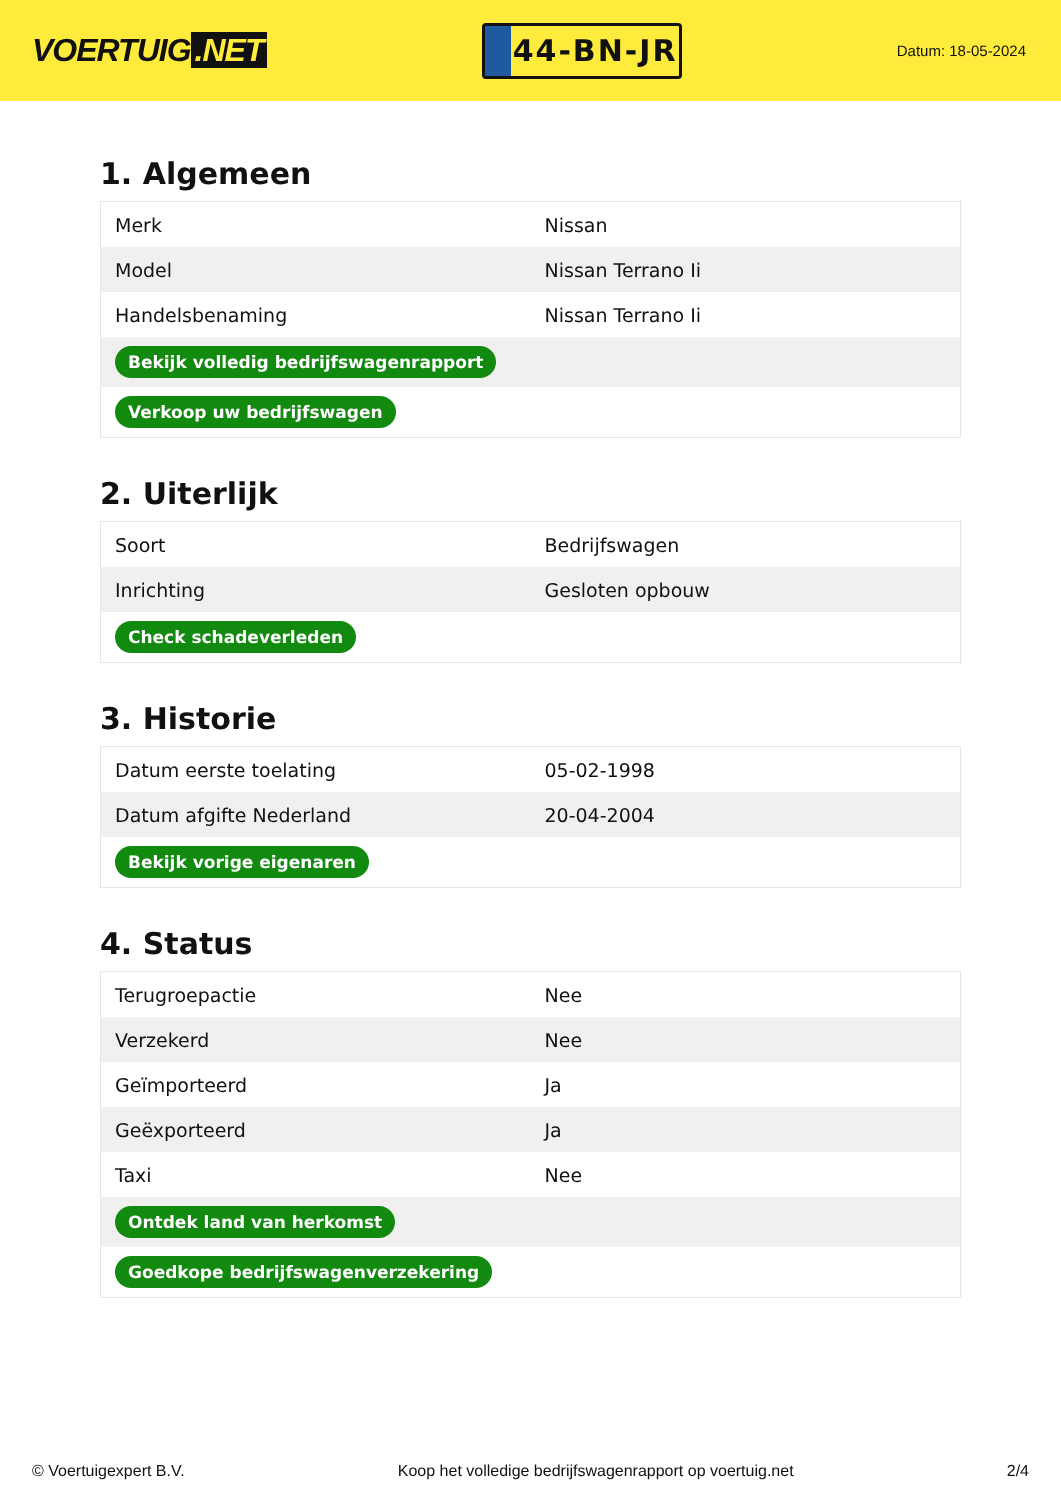VOERTUIG.NET
44-BN-JR
Datum: 18-05-2024
1. Algemeen
| Merk | Nissan |
| Model | Nissan Terrano Ii |
| Handelsbenaming | Nissan Terrano Ii |
| Bekijk volledig bedrijfswagenrapport | |
| Verkoop uw bedrijfswagen | |
2. Uiterlijk
| Soort | Bedrijfswagen |
| Inrichting | Gesloten opbouw |
| Check schadeverleden | |
3. Historie
| Datum eerste toelating | 05-02-1998 |
| Datum afgifte Nederland | 20-04-2004 |
| Bekijk vorige eigenaren | |
4. Status
| Terugroepactie | Nee |
| Verzekerd | Nee |
| Geïmporteerd | Ja |
| Geëxporteerd | Ja |
| Taxi | Nee |
| Ontdek land van herkomst | |
| Goedkope bedrijfswagenverzekering | |
© Voertuigexpert B.V. Koop het volledige bedrijfswagenrapport op voertuig.net 2/4